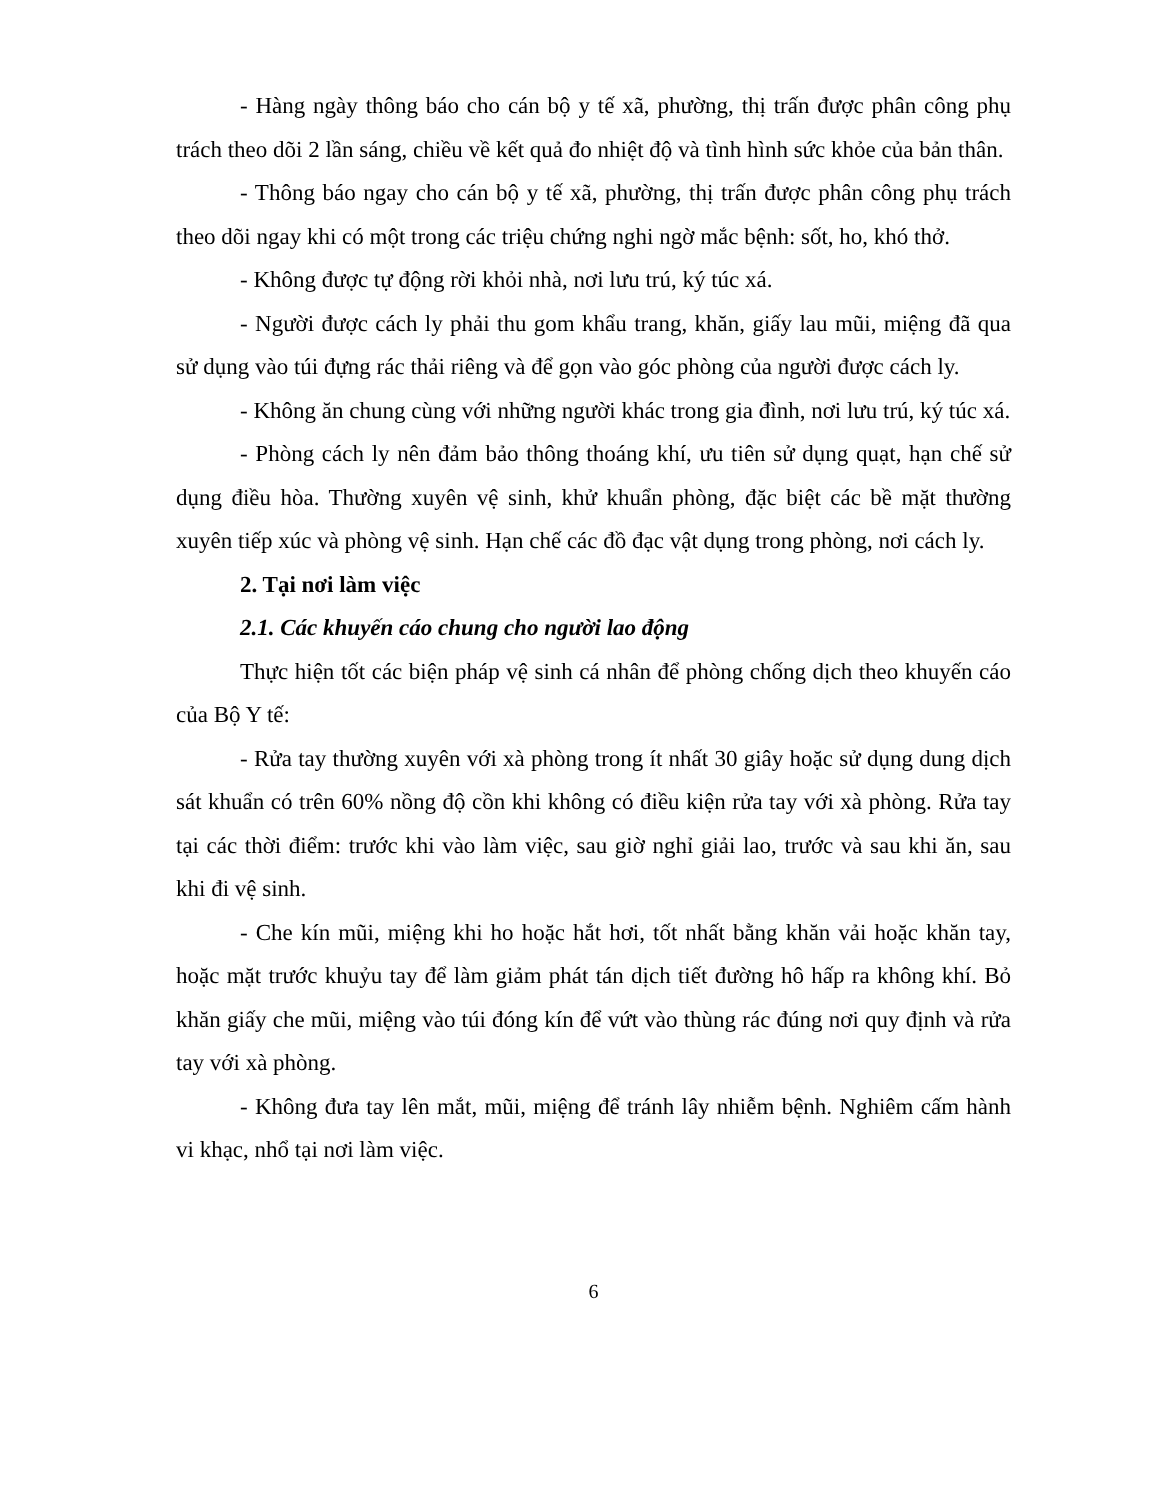- Hàng ngày thông báo cho cán bộ y tế xã, phường, thị trấn được phân công phụ trách theo dõi 2 lần sáng, chiều về kết quả đo nhiệt độ và tình hình sức khỏe của bản thân.
- Thông báo ngay cho cán bộ y tế xã, phường, thị trấn được phân công phụ trách theo dõi ngay khi có một trong các triệu chứng nghi ngờ mắc bệnh: sốt, ho, khó thở.
- Không được tự động rời khỏi nhà, nơi lưu trú, ký túc xá.
- Người được cách ly phải thu gom khẩu trang, khăn, giấy lau mũi, miệng đã qua sử dụng vào túi đựng rác thải riêng và để gọn vào góc phòng của người được cách ly.
- Không ăn chung cùng với những người khác trong gia đình, nơi lưu trú, ký túc xá.
- Phòng cách ly nên đảm bảo thông thoáng khí, ưu tiên sử dụng quạt, hạn chế sử dụng điều hòa. Thường xuyên vệ sinh, khử khuẩn phòng, đặc biệt các bề mặt thường xuyên tiếp xúc và phòng vệ sinh. Hạn chế các đồ đạc vật dụng trong phòng, nơi cách ly.
2. Tại nơi làm việc
2.1. Các khuyến cáo chung cho người lao động
Thực hiện tốt các biện pháp vệ sinh cá nhân để phòng chống dịch theo khuyến cáo của Bộ Y tế:
- Rửa tay thường xuyên với xà phòng trong ít nhất 30 giây hoặc sử dụng dung dịch sát khuẩn có trên 60% nồng độ cồn khi không có điều kiện rửa tay với xà phòng. Rửa tay tại các thời điểm: trước khi vào làm việc, sau giờ nghỉ giải lao, trước và sau khi ăn, sau khi đi vệ sinh.
- Che kín mũi, miệng khi ho hoặc hắt hơi, tốt nhất bằng khăn vải hoặc khăn tay, hoặc mặt trước khuỷu tay để làm giảm phát tán dịch tiết đường hô hấp ra không khí. Bỏ khăn giấy che mũi, miệng vào túi đóng kín để vứt vào thùng rác đúng nơi quy định và rửa tay với xà phòng.
- Không đưa tay lên mắt, mũi, miệng để tránh lây nhiễm bệnh. Nghiêm cấm hành vi khạc, nhổ tại nơi làm việc.
6